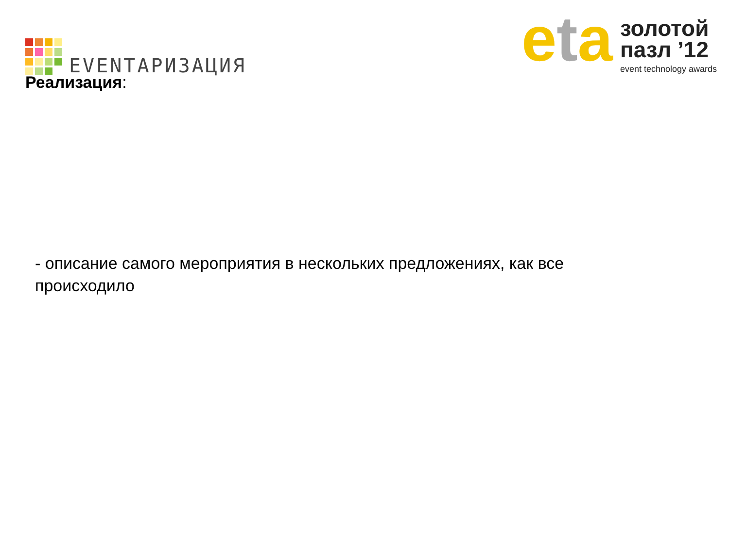EVENTАРИЗАЦИЯ
eta
золотой
пазл ’12
event technology awards
Реализация:
- описание самого мероприятия в нескольких предложениях, как все происходило